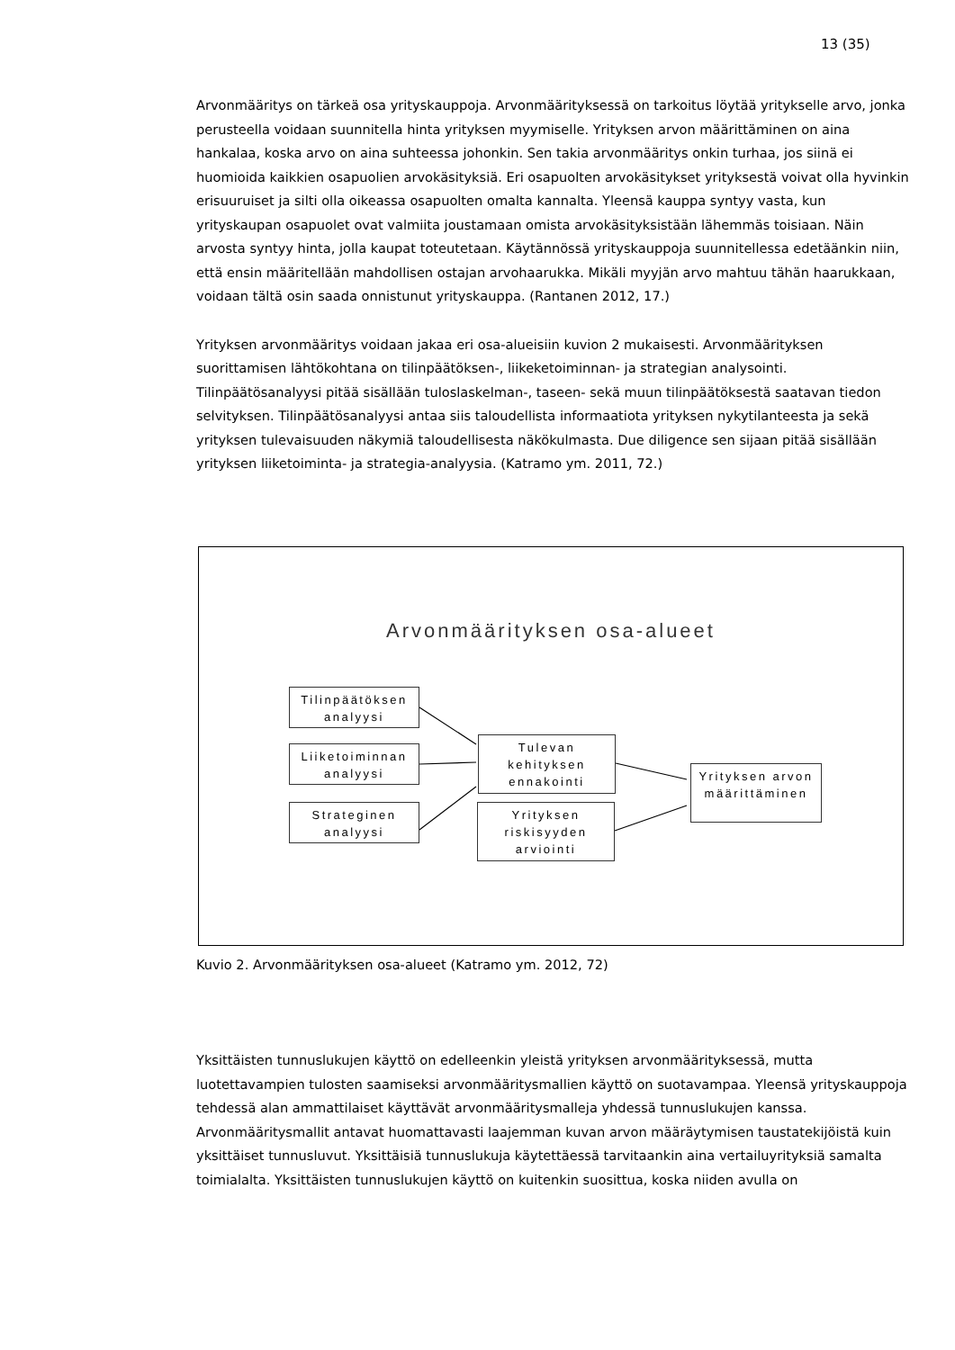13 (35)
Arvonmääritys on tärkeä osa yrityskauppoja. Arvonmäärityksessä on tarkoitus löytää yritykselle arvo, jonka perusteella voidaan suunnitella hinta yrityksen myymiselle. Yrityksen arvon määrittäminen on aina hankalaa, koska arvo on aina suhteessa johonkin. Sen takia arvonmääritys onkin turhaa, jos siinä ei huomioida kaikkien osapuolien arvokäsityksiä. Eri osapuolten arvokäsitykset yrityksestä voivat olla hyvinkin erisuuruiset ja silti olla oikeassa osapuolten omalta kannalta. Yleensä kauppa syntyy vasta, kun yrityskaupan osapuolet ovat valmiita joustamaan omista arvokäsityksistään lähemmäs toisiaan. Näin arvosta syntyy hinta, jolla kaupat toteutetaan. Käytännössä yrityskauppoja suunnitellessa edetäänkin niin, että ensin määritellään mahdollisen ostajan arvohaarukka. Mikäli myyjän arvo mahtuu tähän haarukkaan, voidaan tältä osin saada onnistunut yrityskauppa. (Rantanen 2012, 17.)
Yrityksen arvonmääritys voidaan jakaa eri osa-alueisiin kuvion 2 mukaisesti. Arvonmäärityksen suorittamisen lähtökohtana on tilinpäätöksen-, liikeketoiminnan- ja strategian analysointi. Tilinpäätösanalyysi pitää sisällään tuloslaskelman-, taseen- sekä muun tilinpäätöksestä saatavan tiedon selvityksen. Tilinpäätösanalyysi antaa siis taloudellista informaatiota yrityksen nykytilanteesta ja sekä yrityksen tulevaisuuden näkymiä taloudellisesta näkökulmasta. Due diligence sen sijaan pitää sisällään yrityksen liiketoiminta- ja strategia-analyysia. (Katramo ym. 2011, 72.)
Arvonmäärityksen osa-alueet
Tilinpäätöksen analyysi
Liiketoiminnan analyysi
Strateginen analyysi
Tulevan kehityksen ennakointi
Yrityksen riskisyyden arviointi
Yrityksen arvon määrittäminen
Kuvio 2. Arvonmäärityksen osa-alueet (Katramo ym. 2012, 72)
Yksittäisten tunnuslukujen käyttö on edelleenkin yleistä yrityksen arvonmäärityksessä, mutta luotettavampien tulosten saamiseksi arvonmääritysmallien käyttö on suotavampaa. Yleensä yrityskauppoja tehdessä alan ammattilaiset käyttävät arvonmääritysmalleja yhdessä tunnuslukujen kanssa. Arvonmääritysmallit antavat huomattavasti laajemman kuvan arvon määräytymisen taustatekijöistä kuin yksittäiset tunnusluvut. Yksittäisiä tunnuslukuja käytettäessä tarvitaankin aina vertailuyrityksiä samalta toimialalta. Yksittäisten tunnuslukujen käyttö on kuitenkin suosittua, koska niiden avulla on